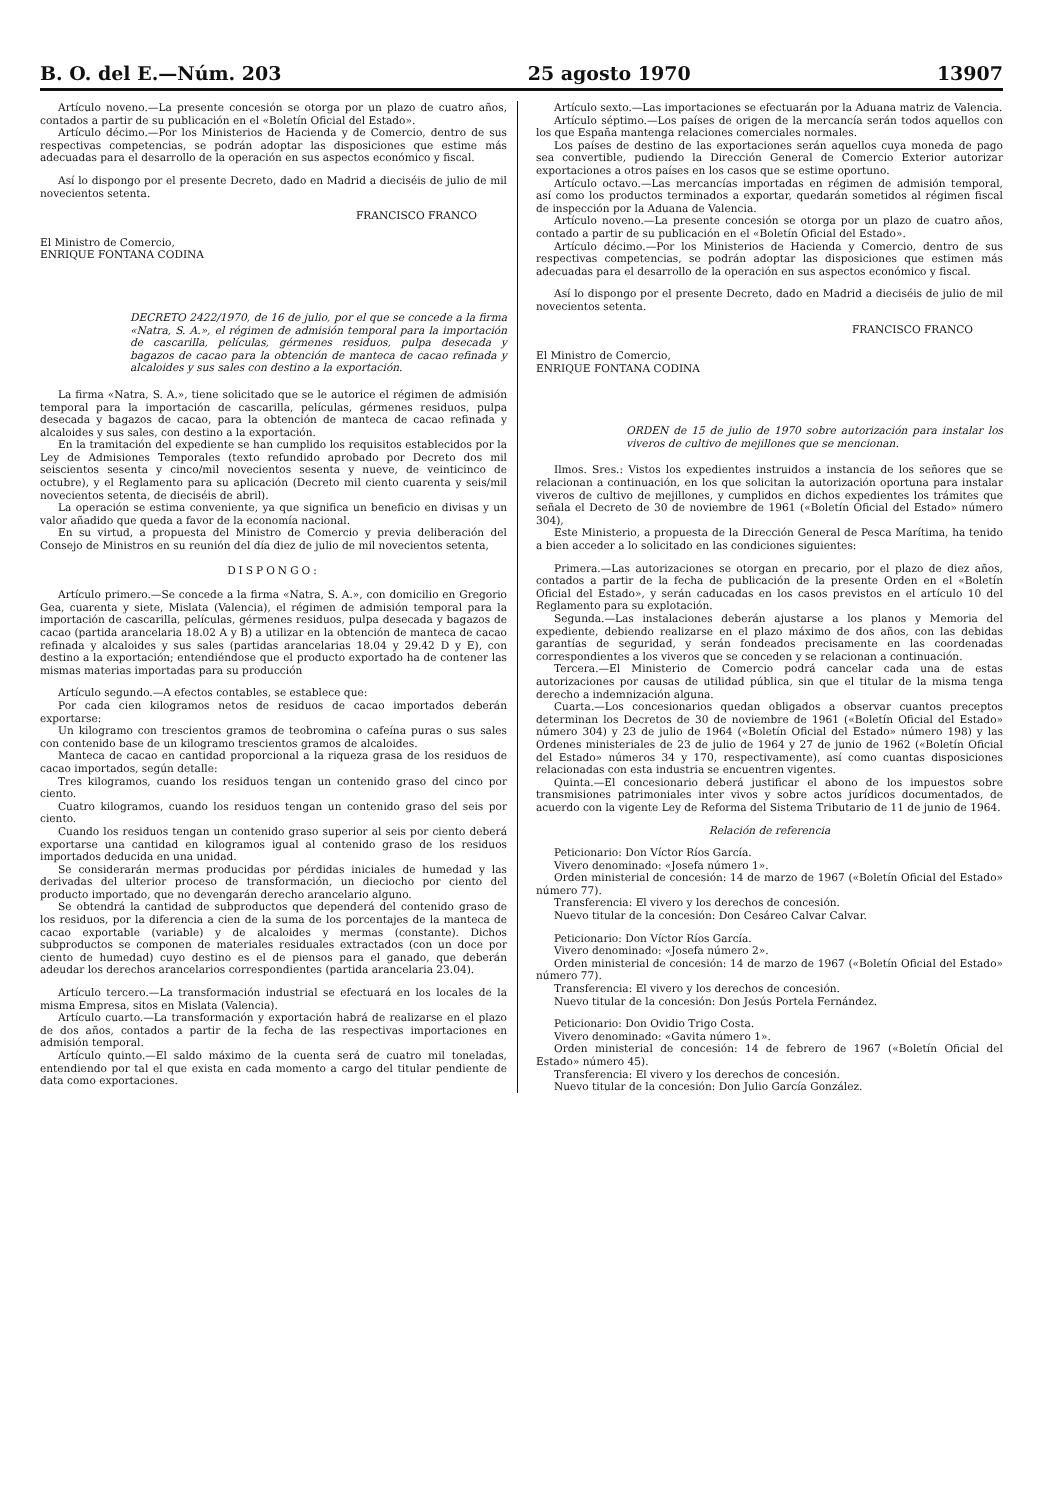B. O. del E.—Núm. 203 25 agosto 1970 13907
Artículo noveno.—La presente concesión se otorga por un plazo de cuatro años, contados a partir de su publicación en el «Boletín Oficial del Estado».
Artículo décimo.—Por los Ministerios de Hacienda y de Comercio, dentro de sus respectivas competencias, se podrán adoptar las disposiciones que estime más adecuadas para el desarrollo de la operación en sus aspectos económico y fiscal.
Así lo dispongo por el presente Decreto, dado en Madrid a dieciséis de julio de mil novecientos setenta.
FRANCISCO FRANCO
El Ministro de Comercio,
ENRIQUE FONTANA CODINA
DECRETO 2422/1970, de 16 de julio, por el que se concede a la firma «Natra, S. A.», el régimen de admisión temporal para la importación de cascarilla, películas, gérmenes residuos, pulpa desecada y bagazos de cacao para la obtención de manteca de cacao refinada y alcaloides y sus sales con destino a la exportación.
La firma «Natra, S. A.», tiene solicitado que se le autorice el régimen de admisión temporal para la importación de cascarilla, películas, gérmenes residuos, pulpa desecada y bagazos de cacao, para la obtención de manteca de cacao refinada y alcaloides y sus sales, con destino a la exportación.
En la tramitación del expediente se han cumplido los requisitos establecidos por la Ley de Admisiones Temporales (texto refundido aprobado por Decreto dos mil seiscientos sesenta y cinco/mil novecientos sesenta y nueve, de veinticinco de octubre), y el Reglamento para su aplicación (Decreto mil ciento cuarenta y seis/mil novecientos setenta, de dieciséis de abril).
La operación se estima conveniente, ya que significa un beneficio en divisas y un valor añadido que queda a favor de la economía nacional.
En su virtud, a propuesta del Ministro de Comercio y previa deliberación del Consejo de Ministros en su reunión del día diez de julio de mil novecientos setenta,
DISPONGO:
Artículo primero.—Se concede a la firma «Natra, S. A.», con domicilio en Gregorio Gea, cuarenta y siete, Mislata (Valencia), el régimen de admisión temporal para la importación de cascarilla, películas, gérmenes residuos, pulpa desecada y bagazos de cacao (partida arancelaria 18.02 A y B) a utilizar en la obtención de manteca de cacao refinada y alcaloides y sus sales (partidas arancelarias 18.04 y 29.42 D y E), con destino a la exportación; entendiéndose que el producto exportado ha de contener las mismas materias importadas para su producción
Artículo segundo.—A efectos contables, se establece que:
Por cada cien kilogramos netos de residuos de cacao importados deberán exportarse:
Un kilogramo con trescientos gramos de teobromina o cafeína puras o sus sales con contenido base de un kilogramo trescientos gramos de alcaloides.
Manteca de cacao en cantidad proporcional a la riqueza grasa de los residuos de cacao importados, según detalle:
Tres kilogramos, cuando los residuos tengan un contenido graso del cinco por ciento.
Cuatro kilogramos, cuando los residuos tengan un contenido graso del seis por ciento.
Cuando los residuos tengan un contenido graso superior al seis por ciento deberá exportarse una cantidad en kilogramos igual al contenido graso de los residuos importados deducida en una unidad.
Se considerarán mermas producidas por pérdidas iniciales de humedad y las derivadas del ulterior proceso de transformación, un dieciocho por ciento del producto importado, que no devengarán derecho arancelario alguno.
Se obtendrá la cantidad de subproductos que dependerá del contenido graso de los residuos, por la diferencia a cien de la suma de los porcentajes de la manteca de cacao exportable (variable) y de alcaloides y mermas (constante). Dichos subproductos se componen de materiales residuales extractados (con un doce por ciento de humedad) cuyo destino es el de piensos para el ganado, que deberán adeudar los derechos arancelarios correspondientes (partida arancelaria 23.04).
Artículo tercero.—La transformación industrial se efectuará en los locales de la misma Empresa, sitos en Mislata (Valencia).
Artículo cuarto.—La transformación y exportación habrá de realizarse en el plazo de dos años, contados a partir de la fecha de las respectivas importaciones en admisión temporal.
Artículo quinto.—El saldo máximo de la cuenta será de cuatro mil toneladas, entendiendo por tal el que exista en cada momento a cargo del titular pendiente de data como exportaciones.
Artículo sexto.—Las importaciones se efectuarán por la Aduana matriz de Valencia.
Artículo séptimo.—Los países de origen de la mercancía serán todos aquellos con los que España mantenga relaciones comerciales normales.
Los países de destino de las exportaciones serán aquellos cuya moneda de pago sea convertible, pudiendo la Dirección General de Comercio Exterior autorizar exportaciones a otros países en los casos que se estime oportuno.
Artículo octavo.—Las mercancías importadas en régimen de admisión temporal, así como los productos terminados a exportar, quedarán sometidos al régimen fiscal de inspección por la Aduana de Valencia.
Artículo noveno.—La presente concesión se otorga por un plazo de cuatro años, contado a partir de su publicación en el «Boletín Oficial del Estado».
Artículo décimo.—Por los Ministerios de Hacienda y Comercio, dentro de sus respectivas competencias, se podrán adoptar las disposiciones que estimen más adecuadas para el desarrollo de la operación en sus aspectos económico y fiscal.
Así lo dispongo por el presente Decreto, dado en Madrid a dieciséis de julio de mil novecientos setenta.
FRANCISCO FRANCO
El Ministro de Comercio,
ENRIQUE FONTANA CODINA
ORDEN de 15 de julio de 1970 sobre autorización para instalar los viveros de cultivo de mejillones que se mencionan.
Ilmos. Sres.: Vistos los expedientes instruidos a instancia de los señores que se relacionan a continuación, en los que solicitan la autorización oportuna para instalar viveros de cultivo de mejillones, y cumplidos en dichos expedientes los trámites que señala el Decreto de 30 de noviembre de 1961 («Boletín Oficial del Estado» número 304),
Este Ministerio, a propuesta de la Dirección General de Pesca Marítima, ha tenido a bien acceder a lo solicitado en las condiciones siguientes:
Primera.—Las autorizaciones se otorgan en precario, por el plazo de diez años, contados a partir de la fecha de publicación de la presente Orden en el «Boletín Oficial del Estado», y serán caducadas en los casos previstos en el artículo 10 del Reglamento para su explotación.
Segunda.—Las instalaciones deberán ajustarse a los planos y Memoria del expediente, debiendo realizarse en el plazo máximo de dos años, con las debidas garantías de seguridad, y serán fondeados precisamente en las coordenadas correspondientes a los viveros que se conceden y se relacionan a continuación.
Tercera.—El Ministerio de Comercio podrá cancelar cada una de estas autorizaciones por causas de utilidad pública, sin que el titular de la misma tenga derecho a indemnización alguna.
Cuarta.—Los concesionarios quedan obligados a observar cuantos preceptos determinan los Decretos de 30 de noviembre de 1961 («Boletín Oficial del Estado» número 304) y 23 de julio de 1964 («Boletín Oficial del Estado» número 198) y las Ordenes ministeriales de 23 de julio de 1964 y 27 de junio de 1962 («Boletín Oficial del Estado» números 34 y 170, respectivamente), así como cuantas disposiciones relacionadas con esta industria se encuentren vigentes.
Quinta.—El concesionario deberá justificar el abono de los impuestos sobre transmisiones patrimoniales inter vivos y sobre actos jurídicos documentados, de acuerdo con la vigente Ley de Reforma del Sistema Tributario de 11 de junio de 1964.
Relación de referencia
Peticionario: Don Víctor Ríos García.
Vivero denominado: «Josefa número 1».
Orden ministerial de concesión: 14 de marzo de 1967 («Boletín Oficial del Estado» número 77).
Transferencia: El vivero y los derechos de concesión.
Nuevo titular de la concesión: Don Cesáreo Calvar Calvar.
Peticionario: Don Víctor Ríos García.
Vivero denominado: «Josefa número 2».
Orden ministerial de concesión: 14 de marzo de 1967 («Boletín Oficial del Estado» número 77).
Transferencia: El vivero y los derechos de concesión.
Nuevo titular de la concesión: Don Jesús Portela Fernández.
Peticionario: Don Ovidio Trigo Costa.
Vivero denominado: «Gavita número 1».
Orden ministerial de concesión: 14 de febrero de 1967 («Boletín Oficial del Estado» número 45).
Transferencia: El vivero y los derechos de concesión.
Nuevo titular de la concesión: Don Julio García González.